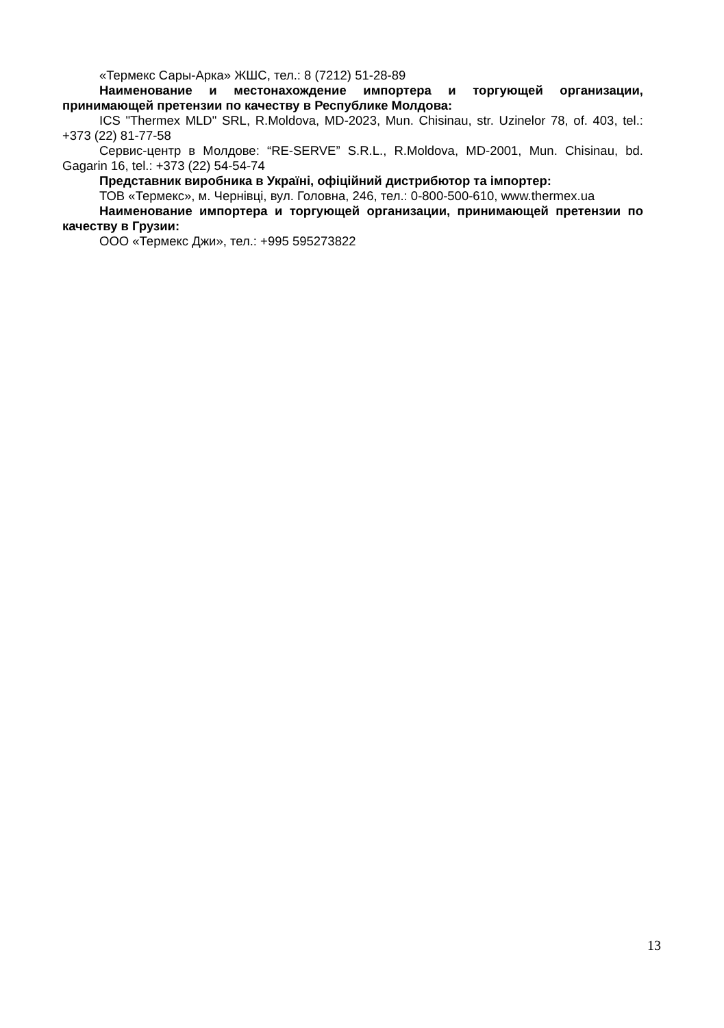«Термекс Сары-Арка» ЖШС, тел.: 8 (7212) 51-28-89
Наименование и местонахождение импортера и торгующей организации, принимающей претензии по качеству в Республике Молдова:
ICS "Thermex MLD" SRL, R.Moldova, MD-2023, Mun. Chisinau, str. Uzinelor 78, of. 403, tel.: +373 (22) 81-77-58
Сервис-центр в Молдове: “RE-SERVE” S.R.L., R.Moldova, MD-2001, Mun. Chisinau, bd. Gagarin 16, tel.: +373 (22) 54-54-74
Представник виробника в Україні, офіційний дистрибютор та імпортер:
ТОВ «Термекс», м. Чернівці, вул. Головна, 246, тел.: 0-800-500-610, www.thermex.ua
Наименование импортера и торгующей организации, принимающей претензии по качеству в Грузии:
ООО «Термекс Джи», тел.: +995 595273822
13